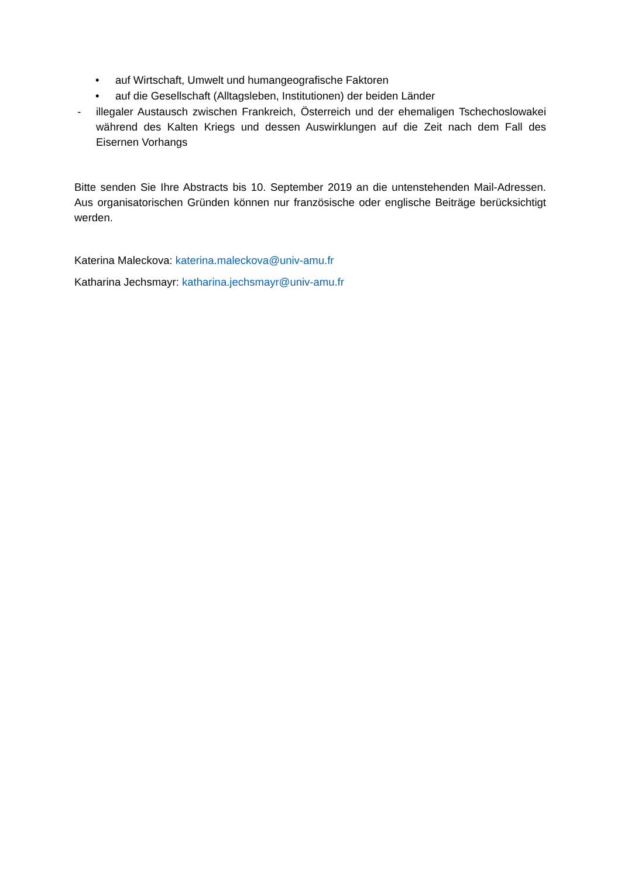• auf Wirtschaft, Umwelt und humangeografische Faktoren
• auf die Gesellschaft (Alltagsleben, Institutionen) der beiden Länder
- illegaler Austausch zwischen Frankreich, Österreich und der ehemaligen Tschechoslowakei während des Kalten Kriegs und dessen Auswirklungen auf die Zeit nach dem Fall des Eisernen Vorhangs
Bitte senden Sie Ihre Abstracts bis 10. September 2019 an die untenstehenden Mail-Adressen. Aus organisatorischen Gründen können nur französische oder englische Beiträge berücksichtigt werden.
Katerina Maleckova: katerina.maleckova@univ-amu.fr
Katharina Jechsmayr: katharina.jechsmayr@univ-amu.fr